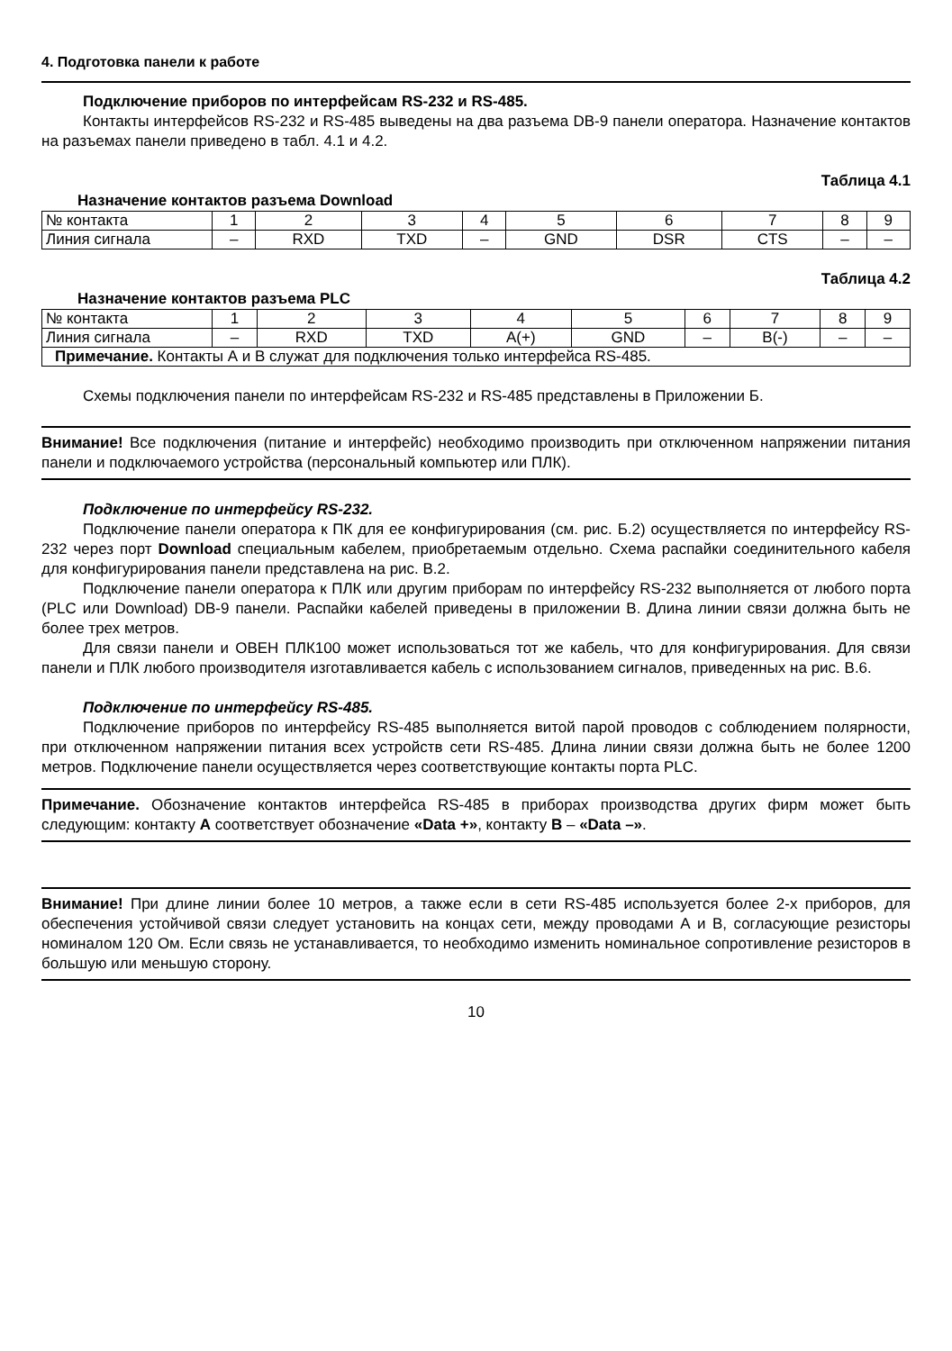4. Подготовка панели к работе
Подключение приборов по интерфейсам RS-232 и RS-485.
Контакты интерфейсов RS-232 и RS-485 выведены на два разъема DB-9 панели оператора. Назначение контактов на разъемах панели приведено в табл. 4.1 и 4.2.
Таблица 4.1
Назначение контактов разъема Download
| № контакта | 1 | 2 | 3 | 4 | 5 | 6 | 7 | 8 | 9 |
| Линия сигнала | – | RXD | TXD | – | GND | DSR | CTS | – | – |
Таблица 4.2
Назначение контактов разъема PLC
| № контакта | 1 | 2 | 3 | 4 | 5 | 6 | 7 | 8 | 9 |
| Линия сигнала | – | RXD | TXD | A(+) | GND | – | B(-) | – | – |
| Примечание. Контакты А и В служат для подключения только интерфейса RS-485. | | | | | | | | | |
Схемы подключения панели по интерфейсам RS-232 и RS-485 представлены в Приложении Б.
Внимание! Все подключения (питание и интерфейс) необходимо производить при отключенном напряжении питания панели и подключаемого устройства (персональный компьютер или ПЛК).
Подключение по интерфейсу RS-232.
Подключение панели оператора к ПК для ее конфигурирования (см. рис. Б.2) осуществляется по интерфейсу RS-232 через порт Download специальным кабелем, приобретаемым отдельно. Схема распайки соединительного кабеля для конфигурирования панели представлена на рис. В.2.
Подключение панели оператора к ПЛК или другим приборам по интерфейсу RS-232 выполняется от любого порта (PLC или Download) DB-9 панели. Распайки кабелей приведены в приложении В. Длина линии связи должна быть не более трех метров.
Для связи панели и ОВЕН ПЛК100 может использоваться тот же кабель, что для конфигурирования. Для связи панели и ПЛК любого производителя изготавливается кабель с использованием сигналов, приведенных на рис. В.6.
Подключение по интерфейсу RS-485.
Подключение приборов по интерфейсу RS-485 выполняется витой парой проводов с соблюдением полярности, при отключенном напряжении питания всех устройств сети RS-485. Длина линии связи должна быть не более 1200 метров. Подключение панели осуществляется через соответствующие контакты порта PLC.
Примечание. Обозначение контактов интерфейса RS-485 в приборах производства других фирм может быть следующим: контакту А соответствует обозначение «Data +», контакту В – «Data –».
Внимание! При длине линии более 10 метров, а также если в сети RS-485 используется более 2-х приборов, для обеспечения устойчивой связи следует установить на концах сети, между проводами А и В, согласующие резисторы номиналом 120 Ом. Если связь не устанавливается, то необходимо изменить номинальное сопротивление резисторов в большую или меньшую сторону.
10